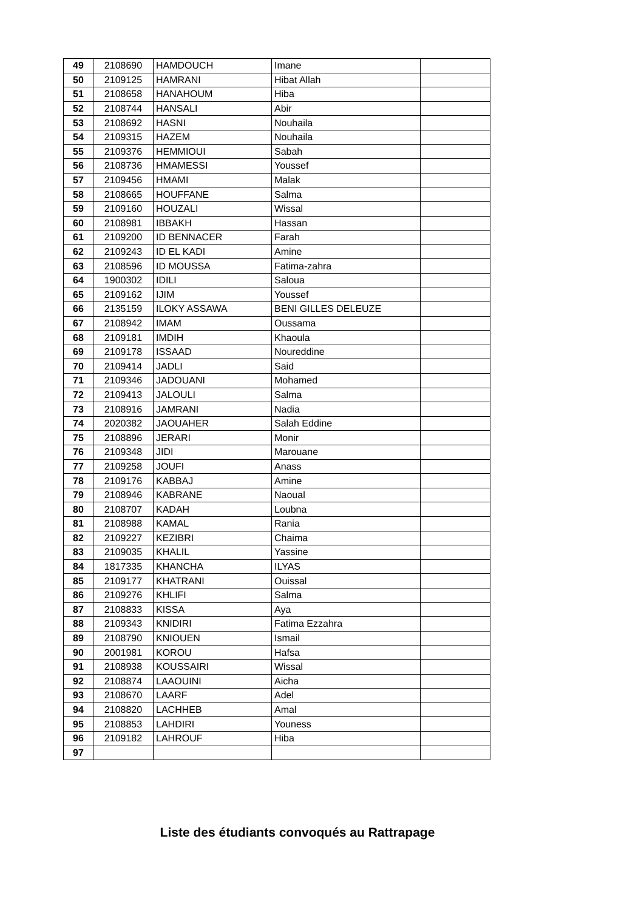| 49 | 2108690 | HAMDOUCH | Imane | |
| 50 | 2109125 | HAMRANI | Hibat Allah | |
| 51 | 2108658 | HANAHOUM | Hiba | |
| 52 | 2108744 | HANSALI | Abir | |
| 53 | 2108692 | HASNI | Nouhaila | |
| 54 | 2109315 | HAZEM | Nouhaila | |
| 55 | 2109376 | HEMMIOUI | Sabah | |
| 56 | 2108736 | HMAMESSI | Youssef | |
| 57 | 2109456 | HMAMI | Malak | |
| 58 | 2108665 | HOUFFANE | Salma | |
| 59 | 2109160 | HOUZALI | Wissal | |
| 60 | 2108981 | IBBAKH | Hassan | |
| 61 | 2109200 | ID BENNACER | Farah | |
| 62 | 2109243 | ID EL KADI | Amine | |
| 63 | 2108596 | ID MOUSSA | Fatima-zahra | |
| 64 | 1900302 | IDILI | Saloua | |
| 65 | 2109162 | IJIM | Youssef | |
| 66 | 2135159 | ILOKY ASSAWA | BENI GILLES DELEUZE | |
| 67 | 2108942 | IMAM | Oussama | |
| 68 | 2109181 | IMDIH | Khaoula | |
| 69 | 2109178 | ISSAAD | Noureddine | |
| 70 | 2109414 | JADLI | Said | |
| 71 | 2109346 | JADOUANI | Mohamed | |
| 72 | 2109413 | JALOULI | Salma | |
| 73 | 2108916 | JAMRANI | Nadia | |
| 74 | 2020382 | JAOUAHER | Salah Eddine | |
| 75 | 2108896 | JERARI | Monir | |
| 76 | 2109348 | JIDI | Marouane | |
| 77 | 2109258 | JOUFI | Anass | |
| 78 | 2109176 | KABBAJ | Amine | |
| 79 | 2108946 | KABRANE | Naoual | |
| 80 | 2108707 | KADAH | Loubna | |
| 81 | 2108988 | KAMAL | Rania | |
| 82 | 2109227 | KEZIBRI | Chaima | |
| 83 | 2109035 | KHALIL | Yassine | |
| 84 | 1817335 | KHANCHA | ILYAS | |
| 85 | 2109177 | KHATRANI | Ouissal | |
| 86 | 2109276 | KHLIFI | Salma | |
| 87 | 2108833 | KISSA | Aya | |
| 88 | 2109343 | KNIDIRI | Fatima Ezzahra | |
| 89 | 2108790 | KNIOUEN | Ismail | |
| 90 | 2001981 | KOROU | Hafsa | |
| 91 | 2108938 | KOUSSAIRI | Wissal | |
| 92 | 2108874 | LAAOUINI | Aicha | |
| 93 | 2108670 | LAARF | Adel | |
| 94 | 2108820 | LACHHEB | Amal | |
| 95 | 2108853 | LAHDIRI | Youness | |
| 96 | 2109182 | LAHROUF | Hiba | |
| 97 | | | | |
Liste des étudiants convoqués au Rattrapage